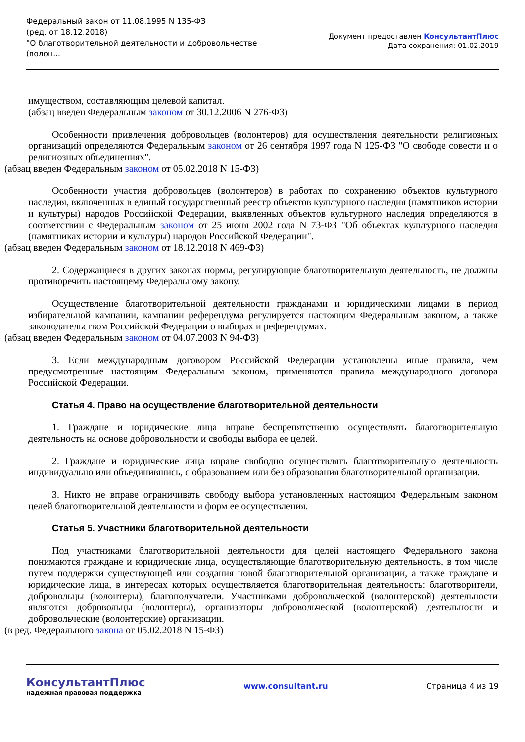Федеральный закон от 11.08.1995 N 135-ФЗ
(ред. от 18.12.2018)
"О благотворительной деятельности и добровольчестве (волон...
Документ предоставлен КонсультантПлюс
Дата сохранения: 01.02.2019
имуществом, составляющим целевой капитал.
(абзац введен Федеральным законом от 30.12.2006 N 276-ФЗ)
Особенности привлечения добровольцев (волонтеров) для осуществления деятельности религиозных организаций определяются Федеральным законом от 26 сентября 1997 года N 125-ФЗ "О свободе совести и о религиозных объединениях".
(абзац введен Федеральным законом от 05.02.2018 N 15-ФЗ)
Особенности участия добровольцев (волонтеров) в работах по сохранению объектов культурного наследия, включенных в единый государственный реестр объектов культурного наследия (памятников истории и культуры) народов Российской Федерации, выявленных объектов культурного наследия определяются в соответствии с Федеральным законом от 25 июня 2002 года N 73-ФЗ "Об объектах культурного наследия (памятниках истории и культуры) народов Российской Федерации".
(абзац введен Федеральным законом от 18.12.2018 N 469-ФЗ)
2. Содержащиеся в других законах нормы, регулирующие благотворительную деятельность, не должны противоречить настоящему Федеральному закону.
Осуществление благотворительной деятельности гражданами и юридическими лицами в период избирательной кампании, кампании референдума регулируется настоящим Федеральным законом, а также законодательством Российской Федерации о выборах и референдумах.
(абзац введен Федеральным законом от 04.07.2003 N 94-ФЗ)
3. Если международным договором Российской Федерации установлены иные правила, чем предусмотренные настоящим Федеральным законом, применяются правила международного договора Российской Федерации.
Статья 4. Право на осуществление благотворительной деятельности
1. Граждане и юридические лица вправе беспрепятственно осуществлять благотворительную деятельность на основе добровольности и свободы выбора ее целей.
2. Граждане и юридические лица вправе свободно осуществлять благотворительную деятельность индивидуально или объединившись, с образованием или без образования благотворительной организации.
3. Никто не вправе ограничивать свободу выбора установленных настоящим Федеральным законом целей благотворительной деятельности и форм ее осуществления.
Статья 5. Участники благотворительной деятельности
Под участниками благотворительной деятельности для целей настоящего Федерального закона понимаются граждане и юридические лица, осуществляющие благотворительную деятельность, в том числе путем поддержки существующей или создания новой благотворительной организации, а также граждане и юридические лица, в интересах которых осуществляется благотворительная деятельность: благотворители, добровольцы (волонтеры), благополучатели. Участниками добровольческой (волонтерской) деятельности являются добровольцы (волонтеры), организаторы добровольческой (волонтерской) деятельности и добровольческие (волонтерские) организации.
(в ред. Федерального закона от 05.02.2018 N 15-ФЗ)
КонсультантПлюс
надежная правовая поддержка
www.consultant.ru Страница 4 из 19